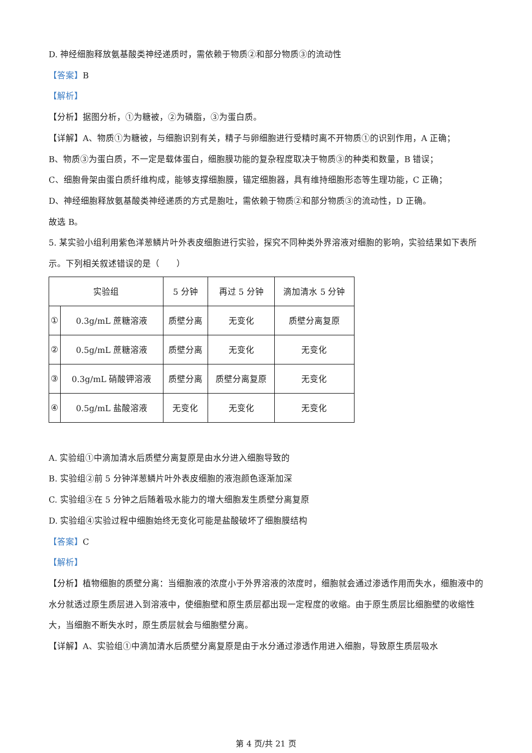D. 神经细胞释放氨基酸类神经递质时，需依赖于物质②和部分物质③的流动性
【答案】B
【解析】
【分析】据图分析，①为糖被，②为磷脂，③为蛋白质。
【详解】A、物质①为糖被，与细胞识别有关，精子与卵细胞进行受精时离不开物质①的识别作用，A 正确；
B、物质③为蛋白质，不一定是载体蛋白，细胞膜功能的复杂程度取决于物质③的种类和数量，B 错误；
C、细胞骨架由蛋白质纤维构成，能够支撑细胞膜，锚定细胞器，具有维持细胞形态等生理功能，C 正确；
D、神经细胞释放氨基酸类神经递质的方式是胞吐，需依赖于物质②和部分物质③的流动性，D 正确。
故选 B。
5. 某实验小组利用紫色洋葱鳞片叶外表皮细胞进行实验，探究不同种类外界溶液对细胞的影响，实验结果如下表所示。下列相关叙述错误的是（　　）
| 实验组 | | 5 分钟 | 再过 5 分钟 | 滴加清水 5 分钟 |
| ① | 0.3g/mL 蔗糖溶液 | 质壁分离 | 无变化 | 质壁分离复原 |
| ② | 0.5g/mL 蔗糖溶液 | 质壁分离 | 无变化 | 无变化 |
| ③ | 0.3g/mL 硝酸钾溶液 | 质壁分离 | 质壁分离复原 | 无变化 |
| ④ | 0.5g/mL 盐酸溶液 | 无变化 | 无变化 | 无变化 |
A. 实验组①中滴加清水后质壁分离复原是由水分进入细胞导致的
B. 实验组②前 5 分钟洋葱鳞片叶外表皮细胞的液泡颜色逐渐加深
C. 实验组③在 5 分钟之后随着吸水能力的增大细胞发生质壁分离复原
D. 实验组④实验过程中细胞始终无变化可能是盐酸破坏了细胞膜结构
【答案】C
【解析】
【分析】植物细胞的质壁分离：当细胞液的浓度小于外界溶液的浓度时，细胞就会通过渗透作用而失水，细胞液中的水分就透过原生质层进入到溶液中，使细胞壁和原生质层都出现一定程度的收缩。由于原生质层比细胞壁的收缩性大，当细胞不断失水时，原生质层就会与细胞壁分离。
【详解】A、实验组①中滴加清水后质壁分离复原是由于水分通过渗透作用进入细胞，导致原生质层吸水
第 4 页/共 21 页